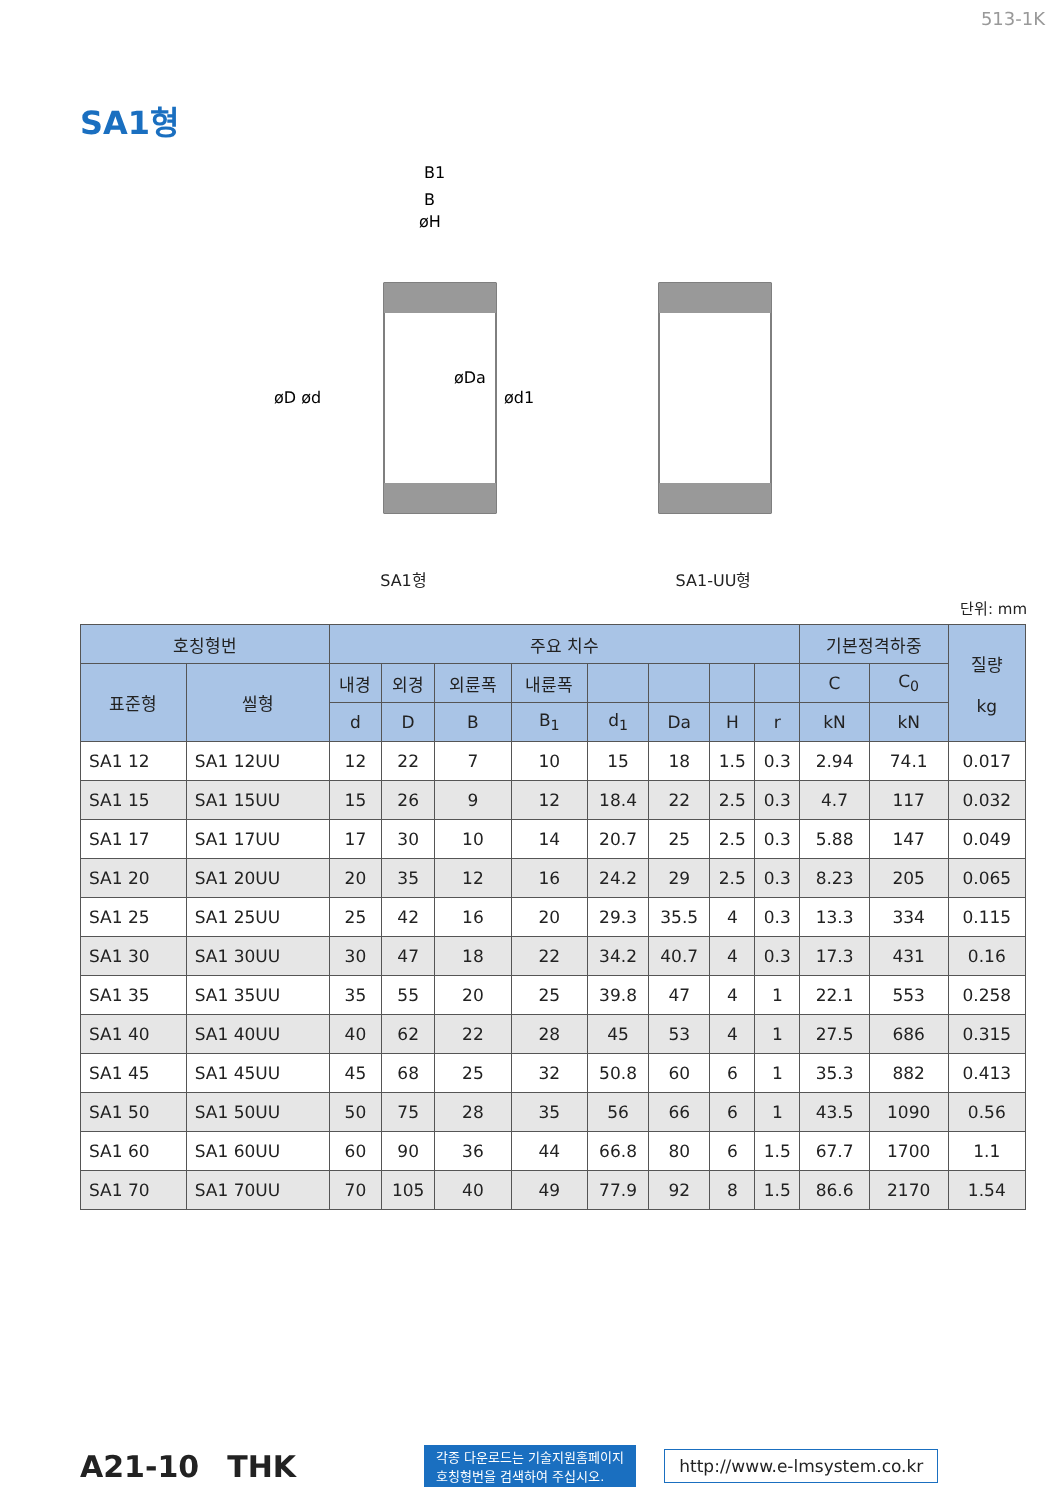513-1K
SA1형
B1
B
øH
øD ød
øDa
ød1
SA1형
SA1-UU형
단위: mm
| 호칭형번 | | 주요 치수 | | | | | | | | 기본정격하중 | | 질량 kg |
| --- | --- | --- | --- | --- | --- | --- | --- | --- | --- | --- | --- | --- |
| 표준형 | 씰형 | 내경 | 외경 | 외륜폭 | 내륜폭 | | | | | C | C<sub>0</sub> | |
| | | d | D | B | B<sub>1</sub> | d<sub>1</sub> | Da | H | r | kN | kN | |
| SA1 12 | SA1 12UU | 12 | 22 | 7 | 10 | 15 | 18 | 1.5 | 0.3 | 2.94 | 74.1 | 0.017 |
| SA1 15 | SA1 15UU | 15 | 26 | 9 | 12 | 18.4 | 22 | 2.5 | 0.3 | 4.7 | 117 | 0.032 |
| SA1 17 | SA1 17UU | 17 | 30 | 10 | 14 | 20.7 | 25 | 2.5 | 0.3 | 5.88 | 147 | 0.049 |
| SA1 20 | SA1 20UU | 20 | 35 | 12 | 16 | 24.2 | 29 | 2.5 | 0.3 | 8.23 | 205 | 0.065 |
| SA1 25 | SA1 25UU | 25 | 42 | 16 | 20 | 29.3 | 35.5 | 4 | 0.3 | 13.3 | 334 | 0.115 |
| SA1 30 | SA1 30UU | 30 | 47 | 18 | 22 | 34.2 | 40.7 | 4 | 0.3 | 17.3 | 431 | 0.16 |
| SA1 35 | SA1 35UU | 35 | 55 | 20 | 25 | 39.8 | 47 | 4 | 1 | 22.1 | 553 | 0.258 |
| SA1 40 | SA1 40UU | 40 | 62 | 22 | 28 | 45 | 53 | 4 | 1 | 27.5 | 686 | 0.315 |
| SA1 45 | SA1 45UU | 45 | 68 | 25 | 32 | 50.8 | 60 | 6 | 1 | 35.3 | 882 | 0.413 |
| SA1 50 | SA1 50UU | 50 | 75 | 28 | 35 | 56 | 66 | 6 | 1 | 43.5 | 1090 | 0.56 |
| SA1 60 | SA1 60UU | 60 | 90 | 36 | 44 | 66.8 | 80 | 6 | 1.5 | 67.7 | 1700 | 1.1 |
| SA1 70 | SA1 70UU | 70 | 105 | 40 | 49 | 77.9 | 92 | 8 | 1.5 | 86.6 | 2170 | 1.54 |
A21-10 THK
각종 다운로드는 기술지원홈페이지
호칭형번을 검색하여 주십시오.
http://www.e-lmsystem.co.kr